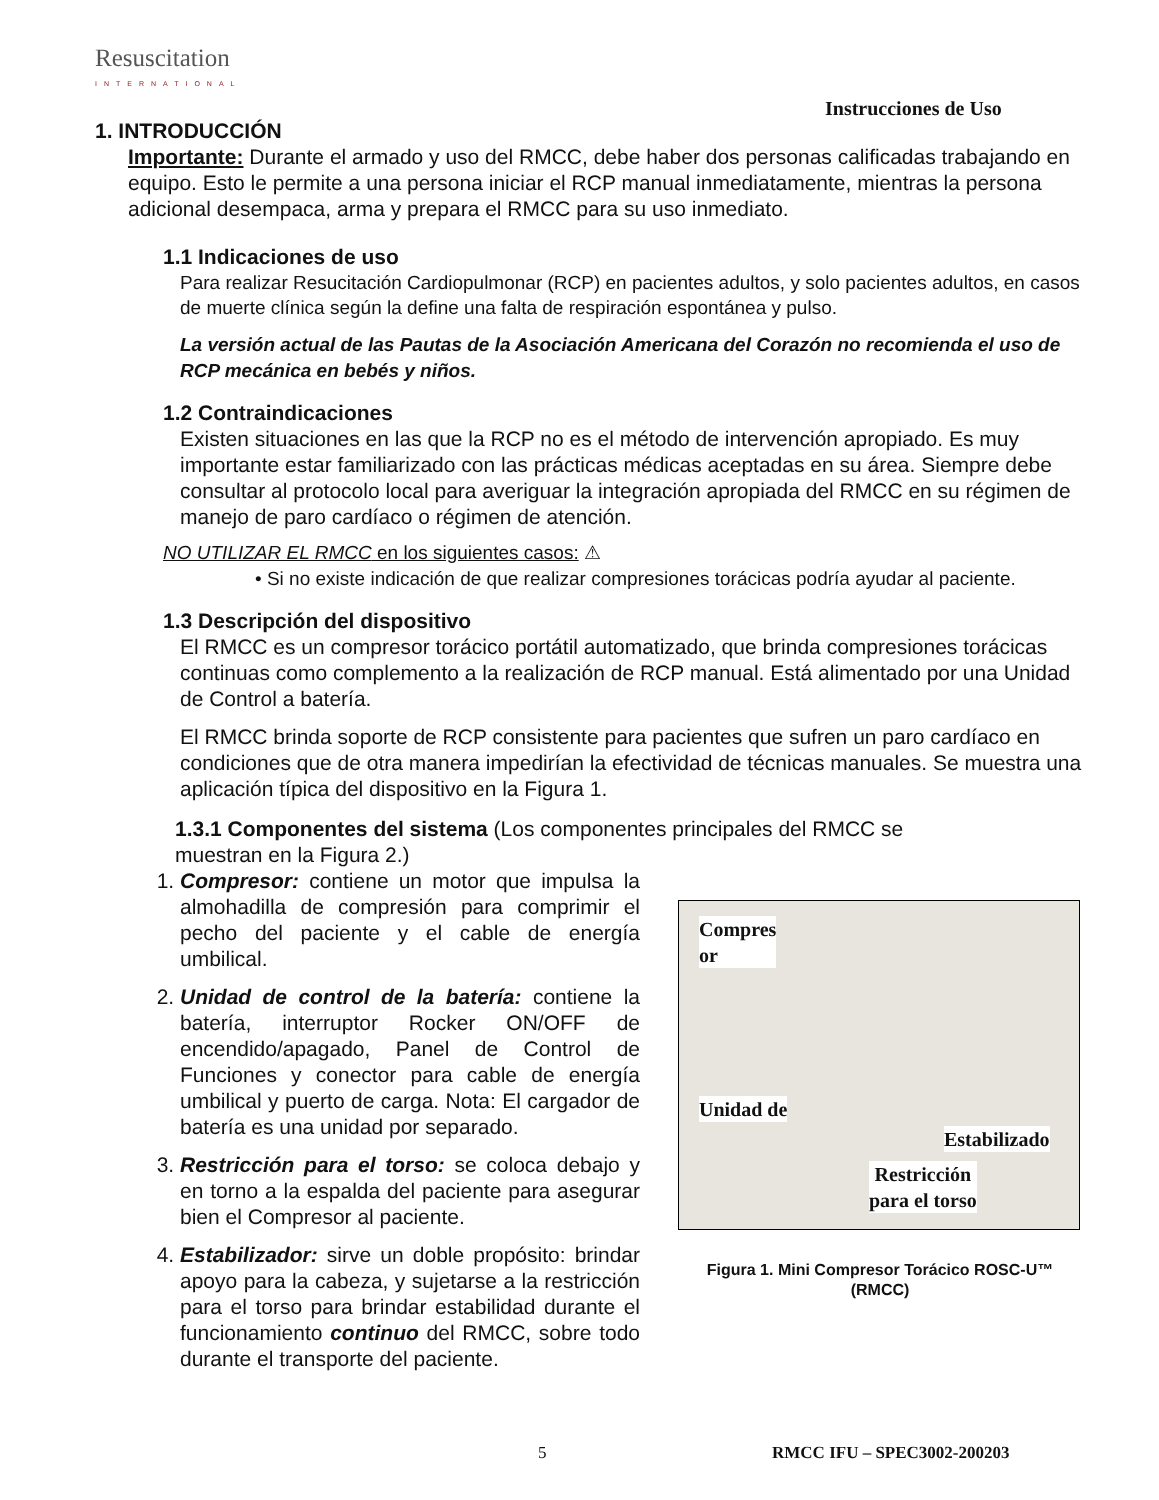Resuscitation
INTERNATIONAL
Instrucciones de Uso
1. INTRODUCCIÓN
Importante: Durante el armado y uso del RMCC, debe haber dos personas calificadas trabajando en equipo. Esto le permite a una persona iniciar el RCP manual inmediatamente, mientras la persona adicional desempaca, arma y prepara el RMCC para su uso inmediato.
1.1 Indicaciones de uso
Para realizar Resucitación Cardiopulmonar (RCP) en pacientes adultos, y solo pacientes adultos, en casos de muerte clínica según la define una falta de respiración espontánea y pulso.
La versión actual de las Pautas de la Asociación Americana del Corazón no recomienda el uso de RCP mecánica en bebés y niños.
1.2 Contraindicaciones
Existen situaciones en las que la RCP no es el método de intervención apropiado. Es muy importante estar familiarizado con las prácticas médicas aceptadas en su área. Siempre debe consultar al protocolo local para averiguar la integración apropiada del RMCC en su régimen de manejo de paro cardíaco o régimen de atención.
NO UTILIZAR EL RMCC en los siguientes casos: ⚠
• Si no existe indicación de que realizar compresiones torácicas podría ayudar al paciente.
1.3 Descripción del dispositivo
El RMCC es un compresor torácico portátil automatizado, que brinda compresiones torácicas continuas como complemento a la realización de RCP manual. Está alimentado por una Unidad de Control a batería.
El RMCC brinda soporte de RCP consistente para pacientes que sufren un paro cardíaco en condiciones que de otra manera impedirían la efectividad de técnicas manuales. Se muestra una aplicación típica del dispositivo en la Figura 1.
1.3.1 Componentes del sistema (Los componentes principales del RMCC se muestran en la Figura 2.)
1. Compresor: contiene un motor que impulsa la almohadilla de compresión para comprimir el pecho del paciente y el cable de energía umbilical.
2. Unidad de control de la batería: contiene la batería, interruptor Rocker ON/OFF de encendido/apagado, Panel de Control de Funciones y conector para cable de energía umbilical y puerto de carga. Nota: El cargador de batería es una unidad por separado.
3. Restricción para el torso: se coloca debajo y en torno a la espalda del paciente para asegurar bien el Compresor al paciente.
4. Estabilizador: sirve un doble propósito: brindar apoyo para la cabeza, y sujetarse a la restricción para el torso para brindar estabilidad durante el funcionamiento continuo del RMCC, sobre todo durante el transporte del paciente.
Compres
or
Unidad de
Estabilizado
Restricción
para el torso
Figura 1. Mini Compresor Torácico ROSC-U™
(RMCC)
5 RMCC IFU – SPEC3002-200203